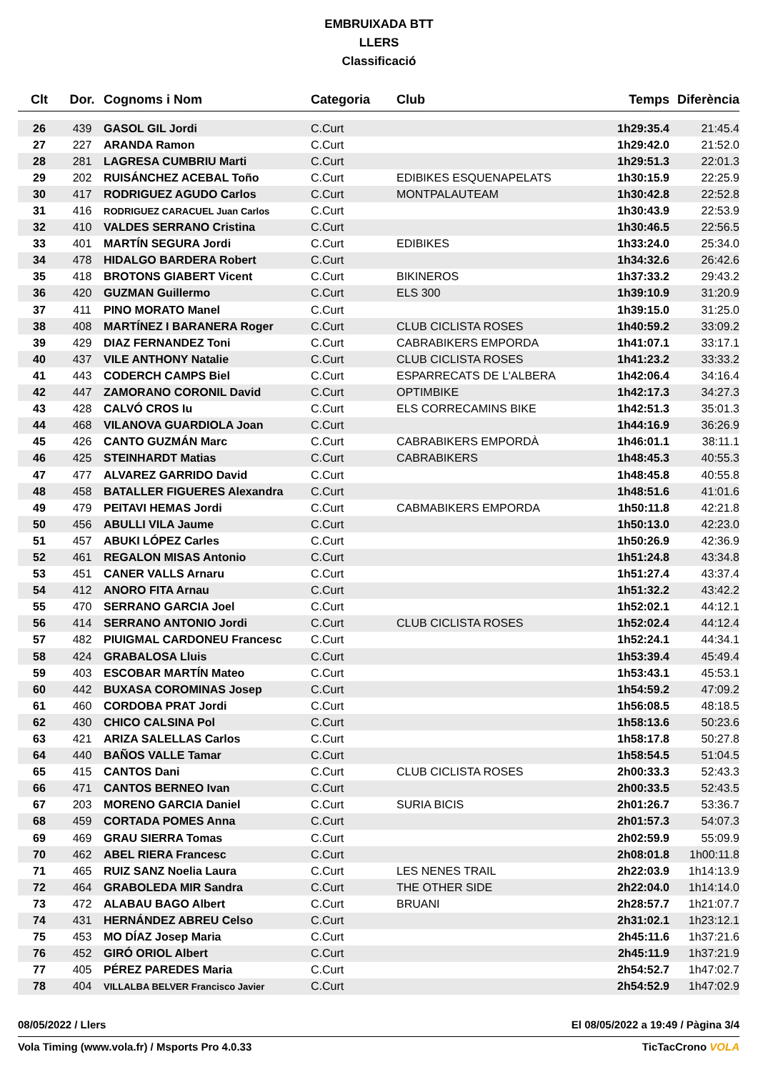EMBRUIXADA BTT
LLERS
Classificació
| Clt | Dor. | Cognoms i Nom | Categoria | Club | Temps | Diferència |
| --- | --- | --- | --- | --- | --- | --- |
| 26 | 439 | GASOL GIL Jordi | C.Curt | | 1h29:35.4 | 21:45.4 |
| 27 | 227 | ARANDA Ramon | C.Curt | | 1h29:42.0 | 21:52.0 |
| 28 | 281 | LAGRESA CUMBRIU Marti | C.Curt | | 1h29:51.3 | 22:01.3 |
| 29 | 202 | RUISÁNCHEZ ACEBAL Toño | C.Curt | EDIBIKES ESQUENAPELATS | 1h30:15.9 | 22:25.9 |
| 30 | 417 | RODRIGUEZ AGUDO Carlos | C.Curt | MONTPALAUTEAM | 1h30:42.8 | 22:52.8 |
| 31 | 416 | RODRIGUEZ CARACUEL Juan Carlos | C.Curt | | 1h30:43.9 | 22:53.9 |
| 32 | 410 | VALDES SERRANO Cristina | C.Curt | | 1h30:46.5 | 22:56.5 |
| 33 | 401 | MARTÍN SEGURA Jordi | C.Curt | EDIBIKES | 1h33:24.0 | 25:34.0 |
| 34 | 478 | HIDALGO BARDERA Robert | C.Curt | | 1h34:32.6 | 26:42.6 |
| 35 | 418 | BROTONS GIABERT Vicent | C.Curt | BIKINEROS | 1h37:33.2 | 29:43.2 |
| 36 | 420 | GUZMAN Guillermo | C.Curt | ELS 300 | 1h39:10.9 | 31:20.9 |
| 37 | 411 | PINO MORATO Manel | C.Curt | | 1h39:15.0 | 31:25.0 |
| 38 | 408 | MARTÍNEZ I BARANERA Roger | C.Curt | CLUB CICLISTA ROSES | 1h40:59.2 | 33:09.2 |
| 39 | 429 | DIAZ FERNANDEZ Toni | C.Curt | CABRABIKERS EMPORDA | 1h41:07.1 | 33:17.1 |
| 40 | 437 | VILE ANTHONY Natalie | C.Curt | CLUB CICLISTA ROSES | 1h41:23.2 | 33:33.2 |
| 41 | 443 | CODERCH CAMPS Biel | C.Curt | ESPARRECATS DE L'ALBERA | 1h42:06.4 | 34:16.4 |
| 42 | 447 | ZAMORANO CORONIL David | C.Curt | OPTIMBIKE | 1h42:17.3 | 34:27.3 |
| 43 | 428 | CALVÓ CROS Iu | C.Curt | ELS CORRECAMINS BIKE | 1h42:51.3 | 35:01.3 |
| 44 | 468 | VILANOVA GUARDIOLA Joan | C.Curt | | 1h44:16.9 | 36:26.9 |
| 45 | 426 | CANTO GUZMÁN Marc | C.Curt | CABRABIKERS EMPORDÀ | 1h46:01.1 | 38:11.1 |
| 46 | 425 | STEINHARDT Matias | C.Curt | CABRABIKERS | 1h48:45.3 | 40:55.3 |
| 47 | 477 | ALVAREZ GARRIDO David | C.Curt | | 1h48:45.8 | 40:55.8 |
| 48 | 458 | BATALLER FIGUERES Alexandra | C.Curt | | 1h48:51.6 | 41:01.6 |
| 49 | 479 | PEITAVI HEMAS Jordi | C.Curt | CABMABIKERS EMPORDA | 1h50:11.8 | 42:21.8 |
| 50 | 456 | ABULLI VILA Jaume | C.Curt | | 1h50:13.0 | 42:23.0 |
| 51 | 457 | ABUKI LÓPEZ Carles | C.Curt | | 1h50:26.9 | 42:36.9 |
| 52 | 461 | REGALON MISAS Antonio | C.Curt | | 1h51:24.8 | 43:34.8 |
| 53 | 451 | CANER VALLS Arnaru | C.Curt | | 1h51:27.4 | 43:37.4 |
| 54 | 412 | ANORO FITA Arnau | C.Curt | | 1h51:32.2 | 43:42.2 |
| 55 | 470 | SERRANO GARCIA Joel | C.Curt | | 1h52:02.1 | 44:12.1 |
| 56 | 414 | SERRANO ANTONIO Jordi | C.Curt | CLUB CICLISTA ROSES | 1h52:02.4 | 44:12.4 |
| 57 | 482 | PIUIGMAL CARDONEU Francesc | C.Curt | | 1h52:24.1 | 44:34.1 |
| 58 | 424 | GRABALOSA Lluis | C.Curt | | 1h53:39.4 | 45:49.4 |
| 59 | 403 | ESCOBAR MARTÍN Mateo | C.Curt | | 1h53:43.1 | 45:53.1 |
| 60 | 442 | BUXASA COROMINAS Josep | C.Curt | | 1h54:59.2 | 47:09.2 |
| 61 | 460 | CORDOBA PRAT Jordi | C.Curt | | 1h56:08.5 | 48:18.5 |
| 62 | 430 | CHICO CALSINA Pol | C.Curt | | 1h58:13.6 | 50:23.6 |
| 63 | 421 | ARIZA SALELLAS Carlos | C.Curt | | 1h58:17.8 | 50:27.8 |
| 64 | 440 | BAÑOS VALLE Tamar | C.Curt | | 1h58:54.5 | 51:04.5 |
| 65 | 415 | CANTOS Dani | C.Curt | CLUB CICLISTA ROSES | 2h00:33.3 | 52:43.3 |
| 66 | 471 | CANTOS BERNEO Ivan | C.Curt | | 2h00:33.5 | 52:43.5 |
| 67 | 203 | MORENO GARCIA Daniel | C.Curt | SURIA BICIS | 2h01:26.7 | 53:36.7 |
| 68 | 459 | CORTADA POMES Anna | C.Curt | | 2h01:57.3 | 54:07.3 |
| 69 | 469 | GRAU SIERRA Tomas | C.Curt | | 2h02:59.9 | 55:09.9 |
| 70 | 462 | ABEL RIERA Francesc | C.Curt | | 2h08:01.8 | 1h00:11.8 |
| 71 | 465 | RUIZ SANZ Noelia Laura | C.Curt | LES NENES TRAIL | 2h22:03.9 | 1h14:13.9 |
| 72 | 464 | GRABOLEDA MIR Sandra | C.Curt | THE OTHER SIDE | 2h22:04.0 | 1h14:14.0 |
| 73 | 472 | ALABAU BAGO Albert | C.Curt | BRUANI | 2h28:57.7 | 1h21:07.7 |
| 74 | 431 | HERNÁNDEZ ABREU Celso | C.Curt | | 2h31:02.1 | 1h23:12.1 |
| 75 | 453 | MO DÍAZ Josep Maria | C.Curt | | 2h45:11.6 | 1h37:21.6 |
| 76 | 452 | GIRÓ ORIOL Albert | C.Curt | | 2h45:11.9 | 1h37:21.9 |
| 77 | 405 | PÉREZ PAREDES Maria | C.Curt | | 2h54:52.7 | 1h47:02.7 |
| 78 | 404 | VILLALBA BELVER Francisco Javier | C.Curt | | 2h54:52.9 | 1h47:02.9 |
08/05/2022 / Llers El 08/05/2022 a 19:49 / Pàgina 3/4
Vola Timing (www.vola.fr) / Msports Pro 4.0.33 TicTacCrono VOLA